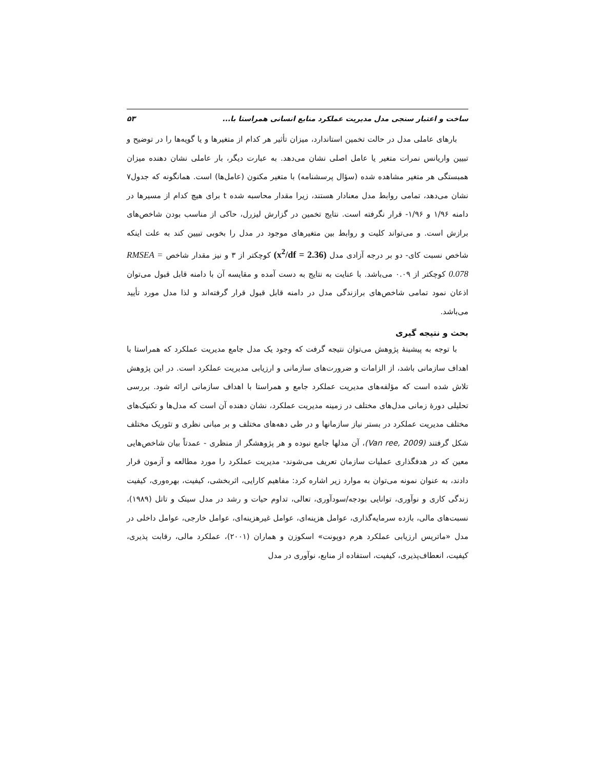ساخت و اعتبار سنجی مدل مدیریت عملکرد منابع انسانی همراستا با... ۵۳
بارهای عاملی مدل در حالت تخمین استاندارد، میزان تأثیر هر کدام از متغیرها و یا گویه‌ها را در توضیح و تبیین واریانس نمرات متغیر یا عامل اصلی نشان می‌دهد. به عبارت دیگر، بار عاملی نشان دهنده میزان همبستگی هر متغیر مشاهده شده (سؤال پرسشنامه) با متغیر مکنون (عامل‌ها) است. همانگونه که جدول۷ نشان می‌دهد، تمامی روابط مدل معنادار هستند، زیرا مقدار محاسبه شده t برای هیچ کدام از مسیرها در دامنه ۱/۹۶ و ۱/۹۶- قرار نگرفته است. نتایج تخمین در گزارش لیزرل، حاکی از مناسب بودن شاخص‌های برازش است. و می‌تواند کلیت و روابط بین متغیرهای موجود در مدل را بخوبی تبیین کند به علت اینکه شاخص نسبت کای- دو بر درجه آزادی مدل (x<sup>2</sup>/df = 2.36) کوچکتر از ۳ و نیز مقدار شاخص RMSEA = 0.078 کوچکتر از ۰.۰۹ می‌باشد. با عنایت به نتایج به دست آمده و مقایسه آن با دامنه قابل قبول می‌توان اذعان نمود تمامی شاخص‌های برازندگی مدل در دامنه قابل قبول قرار گرفته‌اند و لذا مدل مورد تأیید می‌باشد.
بحث و نتیجه گیری
با توجه به پیشینهٔ پژوهش می‌توان نتیجه گرفت که وجود یک مدل جامع مدیریت عملکرد که همراستا با اهداف سازمانی باشد، از الزامات و ضرورت‌های سازمانی و ارزیابی مدیریت عملکرد است. در این پژوهش تلاش شده است که مؤلفه‌های مدیریت عملکرد جامع و همراستا با اهداف سازمانی ارائه شود. بررسی تحلیلی دورهٔ زمانی مدل‌های مختلف در زمینه مدیریت عملکرد، نشان دهنده آن است که مدل‌ها و تکنیک‌های مختلف مدیریت عملکرد در بستر نیاز سازمانها و در طی دهه‌های مختلف و بر مبانی نظری و تئوریک مختلف شکل گرفتند (Van ree, 2009)، آن مدلها جامع نبوده و هر پژوهشگر از منظری - عمدتاً بیان شاخص‌هایی معین که در هدفگذاری عملیات سازمان تعریف می‌شوند- مدیریت عملکرد را مورد مطالعه و آزمون قرار دادند، به عنوان نمونه می‌توان به موارد زیر اشاره کرد: مفاهیم کارایی، اثربخشی، کیفیت، بهره‌وری، کیفیت زندگی کاری و نوآوری، توانایی بودجه/سودآوری، تعالی، تداوم حیات و رشد در مدل سینک و تاتل (۱۹۸۹)، نسبت‌های مالی، بازده سرمایه‌گذاری، عوامل هزینه‌ای، عوامل غیرهزینه‌ای، عوامل خارجی، عوامل داخلی در مدل «ماتریس ارزیابی عملکرد هرم دوپونت» اسکوزن و هماران (۲۰۰۱)، عملکرد مالی، رقابت پذیری، کیفیت، انعطاف‌پذیری، کیفیت، استفاده از منابع، نوآوری در مدل